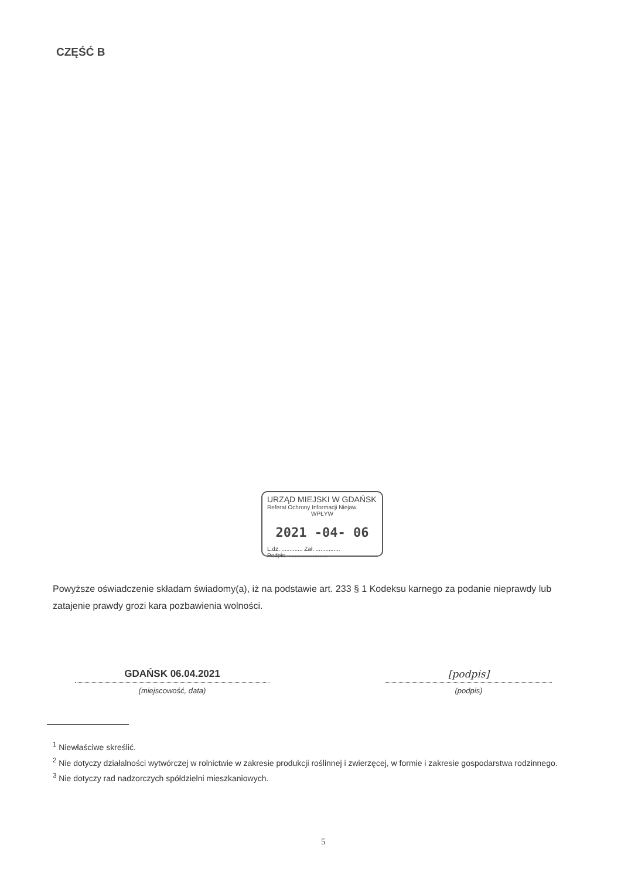CZĘŚĆ B
URZĄD MIEJSKI W GDAŃSK
Referat Ochrony Informacji Niejaw.
WPŁYW
2021 -04- 06
L.dz. ............. Zał. ...............
Podpis. ........................
Powyższe oświadczenie składam świadomy(a), iż na podstawie art. 233 § 1 Kodeksu karnego za podanie nieprawdy lub zatajenie prawdy grozi kara pozbawienia wolności.
GDAŃSK 06.04.2021
(miejscowość, data)
[podpis]
(podpis)
<sup>1</sup> Niewłaściwe skreślić.
<sup>2</sup> Nie dotyczy działalności wytwórczej w rolnictwie w zakresie produkcji roślinnej i zwierzęcej, w formie i zakresie gospodarstwa rodzinnego.
<sup>3</sup> Nie dotyczy rad nadzorczych spółdzielni mieszkaniowych.
5